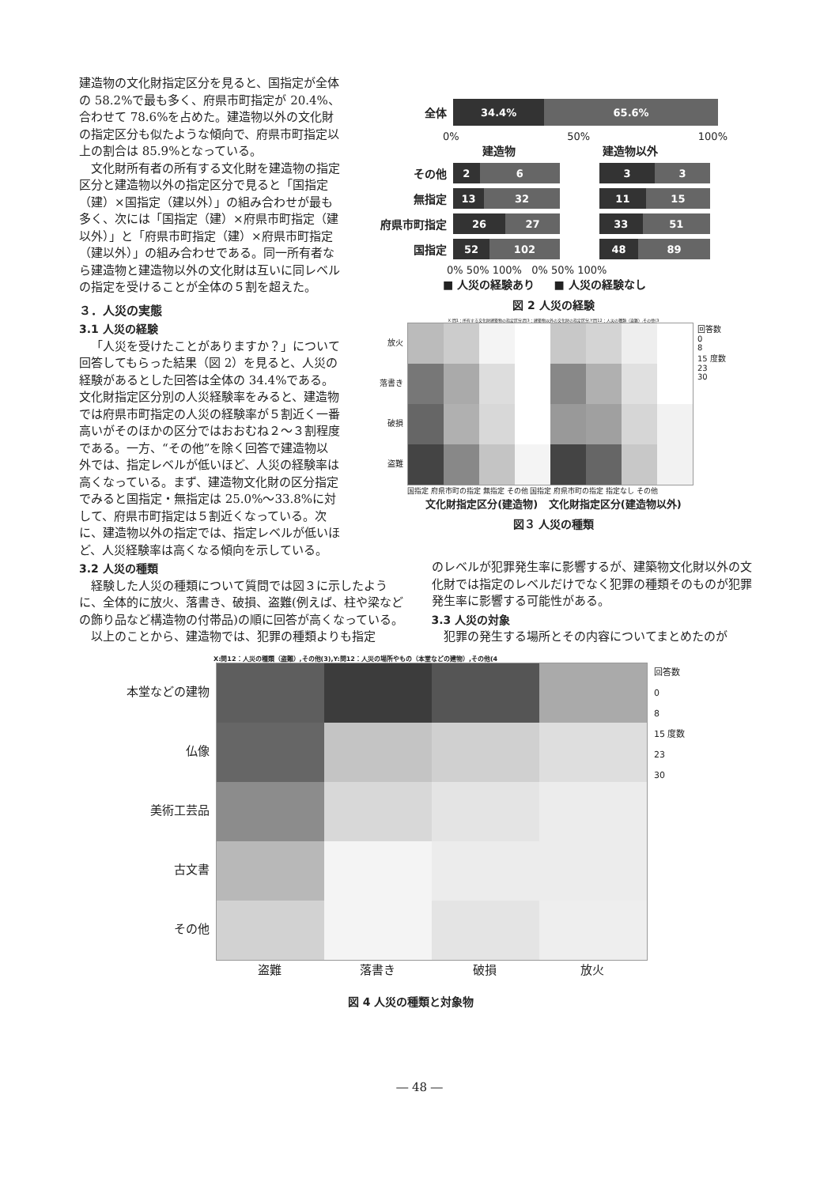建造物の文化財指定区分を見ると、国指定が全体の 58.2%で最も多く、府県市町指定が 20.4%、合わせて 78.6%を占めた。建造物以外の文化財の指定区分も似たような傾向で、府県市町指定以上の割合は 85.9%となっている。
文化財所有者の所有する文化財を建造物の指定区分と建造物以外の指定区分で見ると「国指定（建）×国指定（建以外）」の組み合わせが最も多く、次には「国指定（建）×府県市町指定（建以外）」と「府県市町指定（建）×府県市町指定（建以外）」の組み合わせである。同一所有者なら建造物と建造物以外の文化財は互いに同レベルの指定を受けることが全体の５割を超えた。
３．人災の実態
3.1 人災の経験
「人災を受けたことがありますか？」について回答してもらった結果（図 2）を見ると、人災の経験があるとした回答は全体の 34.4%である。文化財指定区分別の人災経験率をみると、建造物では府県市町指定の人災の経験率が５割近く一番高いがそのほかの区分ではおおむね２～３割程度である。一方、“その他”を除く回答で建造物以外では、指定レベルが低いほど、人災の経験率は高くなっている。まず、建造物文化財の区分指定でみると国指定・無指定は 25.0%～33.8%に対して、府県市町指定は５割近くなっている。次に、建造物以外の指定では、指定レベルが低いほど、人災経験率は高くなる傾向を示している。
全体
34.4% 65.6%
0% 50% 100%
建造物 建造物以外
その他
2 6
3 3
無指定
13 32
11 15
府県市町指定
26 27
33 51
国指定
52 102
48 89
0% 50% 100% 0% 50% 100%
■ 人災の経験あり ■ 人災の経験なし
図 2 人災の経験
X:問1：所有する文化財建築物の指定区分,問3：建築物以外の文化財の指定区分,Y:問12：人災の種類（盗難）,その他(3
放火
落書き
破損
盗難
回答数
0
8
15 度数
23
30
国指定 府県市町の指定 無指定 その他 国指定 府県市町の指定 指定なし その他
文化財指定区分(建造物) 文化財指定区分(建造物以外)
図３ 人災の種類
3.2 人災の種類
経験した人災の種類について質問では図３に示したように、全体的に放火、落書き、破損、盗難(例えば、柱や梁などの飾り品など構造物の付帯品)の順に回答が高くなっている。
以上のことから、建造物では、犯罪の種類よりも指定
のレベルが犯罪発生率に影響するが、建築物文化財以外の文化財では指定のレベルだけでなく犯罪の種類そのものが犯罪発生率に影響する可能性がある。
3.3 人災の対象
犯罪の発生する場所とその内容についてまとめたのが
X:問12：人災の種類（盗難）,その他(3),Y:問12：人災の場所やもの（本堂などの建物）,その他(4
本堂などの建物
仏像
美術工芸品
古文書
その他
回答数
0
8
15 度数
23
30
盗難 落書き 破損 放火
図 4 人災の種類と対象物
― 48 ―